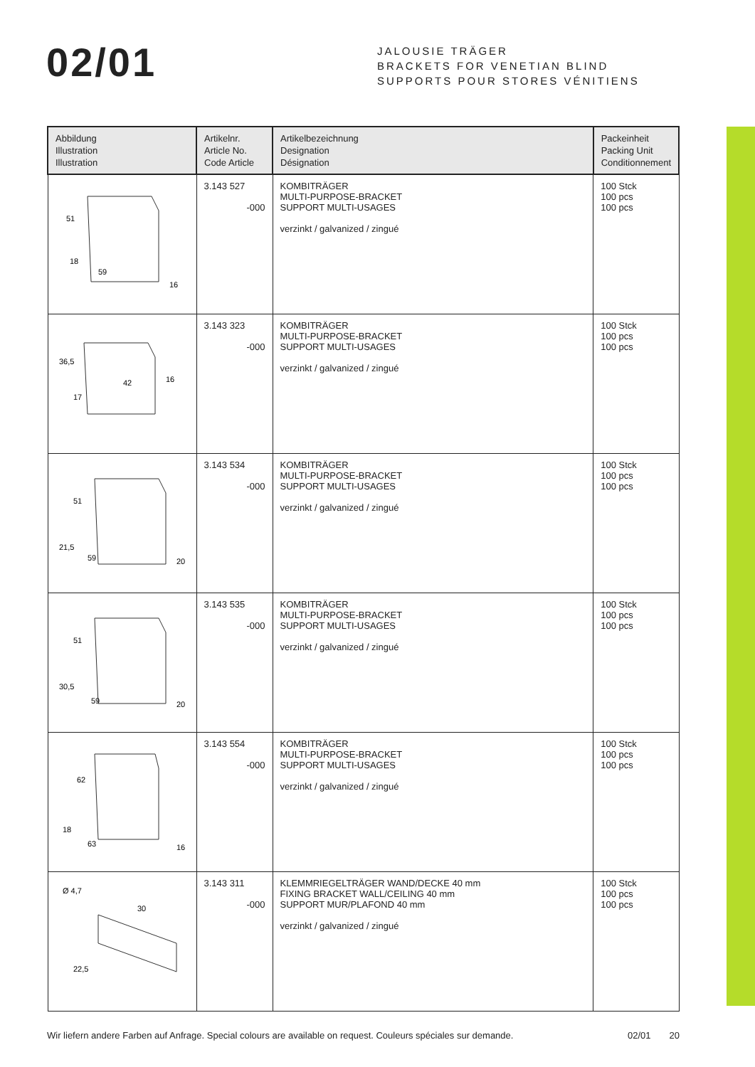02/01
JALOUSIE TRÄGER
BRACKETS FOR VENETIAN BLIND
SUPPORTS POUR STORES VÉNITIENS
| Abbildung Illustration Illustration | Artikelnr. Article No. Code Article | Artikelbezeichnung Designation Désignation | Packeinheit Packing Unit Conditionnement |
| --- | --- | --- | --- |
| 51 18 59 16 | 3.143 527 -000 | KOMBITRÄGER MULTI-PURPOSE-BRACKET SUPPORT MULTI-USAGES verzinkt / galvanized / zingué | 100 Stck 100 pcs 100 pcs |
| 36,5 42 16 17 | 3.143 323 -000 | KOMBITRÄGER MULTI-PURPOSE-BRACKET SUPPORT MULTI-USAGES verzinkt / galvanized / zingué | 100 Stck 100 pcs 100 pcs |
| 51 21,5 59 20 | 3.143 534 -000 | KOMBITRÄGER MULTI-PURPOSE-BRACKET SUPPORT MULTI-USAGES verzinkt / galvanized / zingué | 100 Stck 100 pcs 100 pcs |
| 51 30,5 59 20 | 3.143 535 -000 | KOMBITRÄGER MULTI-PURPOSE-BRACKET SUPPORT MULTI-USAGES verzinkt / galvanized / zingué | 100 Stck 100 pcs 100 pcs |
| 62 18 63 16 | 3.143 554 -000 | KOMBITRÄGER MULTI-PURPOSE-BRACKET SUPPORT MULTI-USAGES verzinkt / galvanized / zingué | 100 Stck 100 pcs 100 pcs |
| Ø 4,7 30 22,5 | 3.143 311 -000 | KLEMMRIEGELTRÄGER WAND/DECKE 40 mm FIXING BRACKET WALL/CEILING 40 mm SUPPORT MUR/PLAFOND 40 mm verzinkt / galvanized / zingué | 100 Stck 100 pcs 100 pcs |
Wir liefern andere Farben auf Anfrage. Special colours are available on request. Couleurs spéciales sur demande. 02/01 20